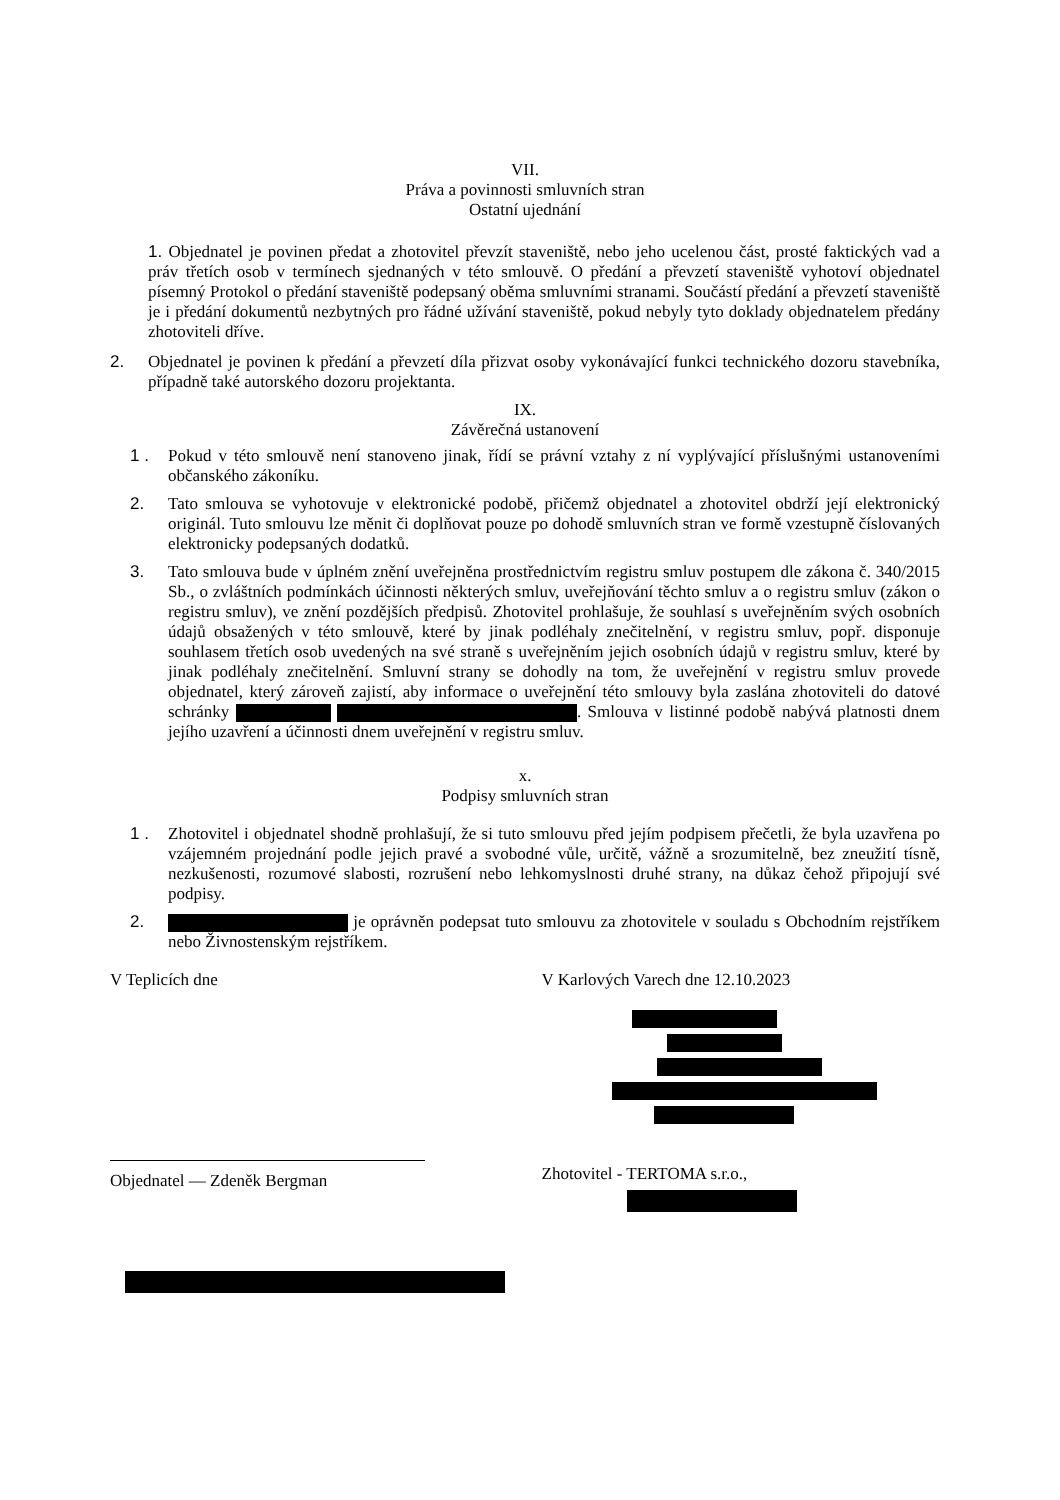VII.
Práva a povinnosti smluvních stran
Ostatní ujednání
1. Objednatel je povinen předat a zhotovitel převzít staveniště, nebo jeho ucelenou část, prosté faktických vad a práv třetích osob v termínech sjednaných v této smlouvě. O předání a převzetí staveniště vyhotoví objednatel písemný Protokol o předání staveniště podepsaný oběma smluvními stranami. Součástí předání a převzetí staveniště je i předání dokumentů nezbytných pro řádné užívání staveniště, pokud nebyly tyto doklady objednatelem předány zhotoviteli dříve.
2. Objednatel je povinen k předání a převzetí díla přizvat osoby vykonávající funkci technického dozoru stavebníka, případně také autorského dozoru projektanta.
IX.
Závěrečná ustanovení
1 . Pokud v této smlouvě není stanoveno jinak, řídí se právní vztahy z ní vyplývající příslušnými ustanoveními občanského zákoníku.
2. Tato smlouva se vyhotovuje v elektronické podobě, přičemž objednatel a zhotovitel obdrží její elektronický originál. Tuto smlouvu lze měnit či doplňovat pouze po dohodě smluvních stran ve formě vzestupně číslovaných elektronicky podepsaných dodatků.
3. Tato smlouva bude v úplném znění uveřejněna prostřednictvím registru smluv postupem dle zákona č. 340/2015 Sb., o zvláštních podmínkách účinnosti některých smluv, uveřejňování těchto smluv a o registru smluv (zákon o registru smluv), ve znění pozdějších předpisů. Zhotovitel prohlašuje, že souhlasí s uveřejněním svých osobních údajů obsažených v této smlouvě, které by jinak podléhaly znečitelnění, v registru smluv, popř. disponuje souhlasem třetích osob uvedených na své straně s uveřejněním jejich osobních údajů v registru smluv, které by jinak podléhaly znečitelnění. Smluvní strany se dohodly na tom, že uveřejnění v registru smluv provede objednatel, který zároveň zajistí, aby informace o uveřejnění této smlouvy byla zaslána zhotoviteli do datové schránky . Smlouva v listinné podobě nabývá platnosti dnem jejího uzavření a účinnosti dnem uveřejnění v registru smluv.
x.
Podpisy smluvních stran
1 . Zhotovitel i objednatel shodně prohlašují, že si tuto smlouvu před jejím podpisem přečetli, že byla uzavřena po vzájemném projednání podle jejich pravé a svobodné vůle, určitě, vážně a srozumitelně, bez zneužití tísně, nezkušenosti, rozumové slabosti, rozrušení nebo lehkomyslnosti druhé strany, na důkaz čehož připojují své podpisy.
2. je oprávněn podepsat tuto smlouvu za zhotovitele v souladu s Obchodním rejstříkem nebo Živnostenským rejstříkem.
V Teplicích dne
Objednatel — Zdeněk Bergman
V Karlových Varech dne 12.10.2023
Zhotovitel - TERTOMA s.r.o.,